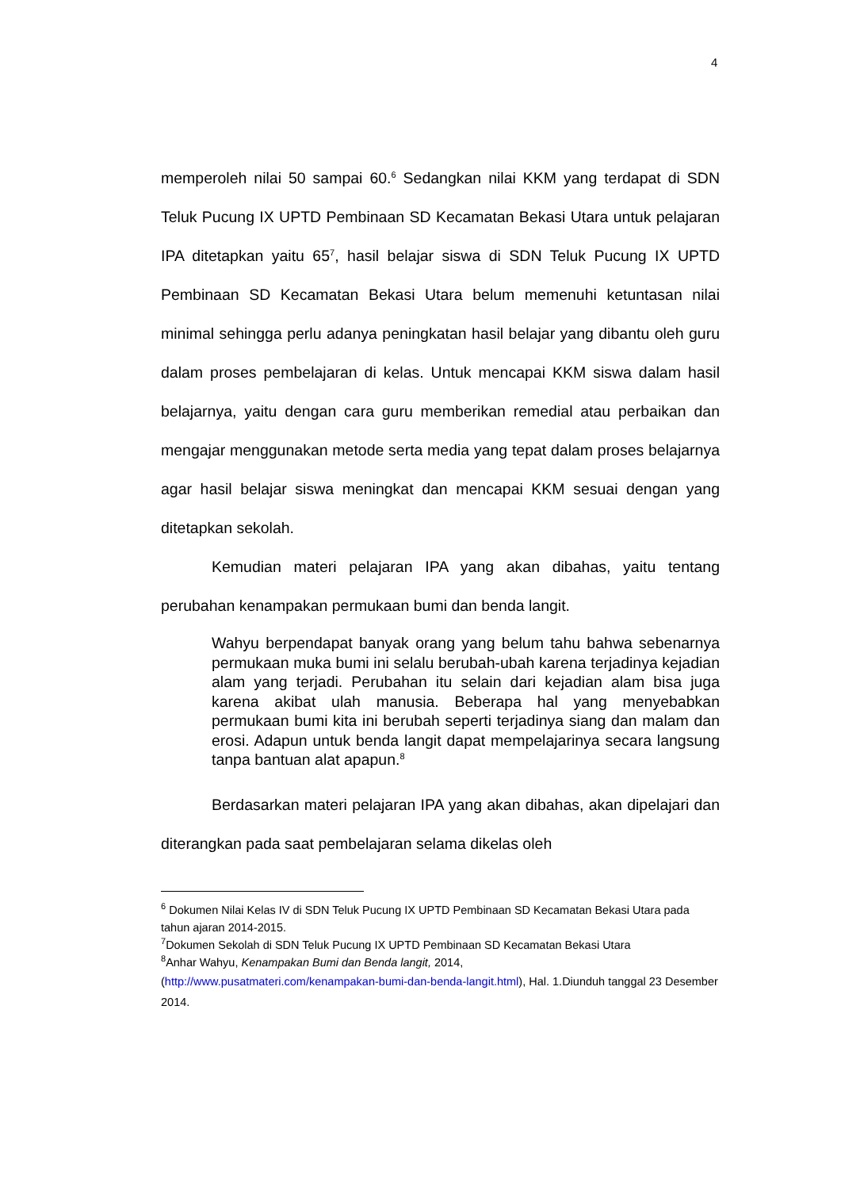4
memperoleh nilai 50 sampai 60.<sup>6</sup> Sedangkan nilai KKM yang terdapat di SDN Teluk Pucung IX UPTD Pembinaan SD Kecamatan Bekasi Utara untuk pelajaran IPA ditetapkan yaitu 65<sup>7</sup>, hasil belajar siswa di SDN Teluk Pucung IX UPTD Pembinaan SD Kecamatan Bekasi Utara belum memenuhi ketuntasan nilai minimal sehingga perlu adanya peningkatan hasil belajar yang dibantu oleh guru dalam proses pembelajaran di kelas. Untuk mencapai KKM siswa dalam hasil belajarnya, yaitu dengan cara guru memberikan remedial atau perbaikan dan mengajar menggunakan metode serta media yang tepat dalam proses belajarnya agar hasil belajar siswa meningkat dan mencapai KKM sesuai dengan yang ditetapkan sekolah.
Kemudian materi pelajaran IPA yang akan dibahas, yaitu tentang perubahan kenampakan permukaan bumi dan benda langit.
Wahyu berpendapat banyak orang yang belum tahu bahwa sebenarnya permukaan muka bumi ini selalu berubah-ubah karena terjadinya kejadian alam yang terjadi. Perubahan itu selain dari kejadian alam bisa juga karena akibat ulah manusia. Beberapa hal yang menyebabkan permukaan bumi kita ini berubah seperti terjadinya siang dan malam dan erosi. Adapun untuk benda langit dapat mempelajarinya secara langsung tanpa bantuan alat apapun.<sup>8</sup>
Berdasarkan materi pelajaran IPA yang akan dibahas, akan dipelajari dan diterangkan pada saat pembelajaran selama dikelas oleh
<sup>6</sup> Dokumen Nilai Kelas IV di SDN Teluk Pucung IX UPTD Pembinaan SD Kecamatan Bekasi Utara pada tahun ajaran 2014-2015.
<sup>7</sup> Dokumen Sekolah di SDN Teluk Pucung IX UPTD Pembinaan SD Kecamatan Bekasi Utara
<sup>8</sup> Anhar Wahyu, Kenampakan Bumi dan Benda langit, 2014,
(http://www.pusatmateri.com/kenampakan-bumi-dan-benda-langit.html), Hal. 1.Diunduh tanggal 23 Desember 2014.